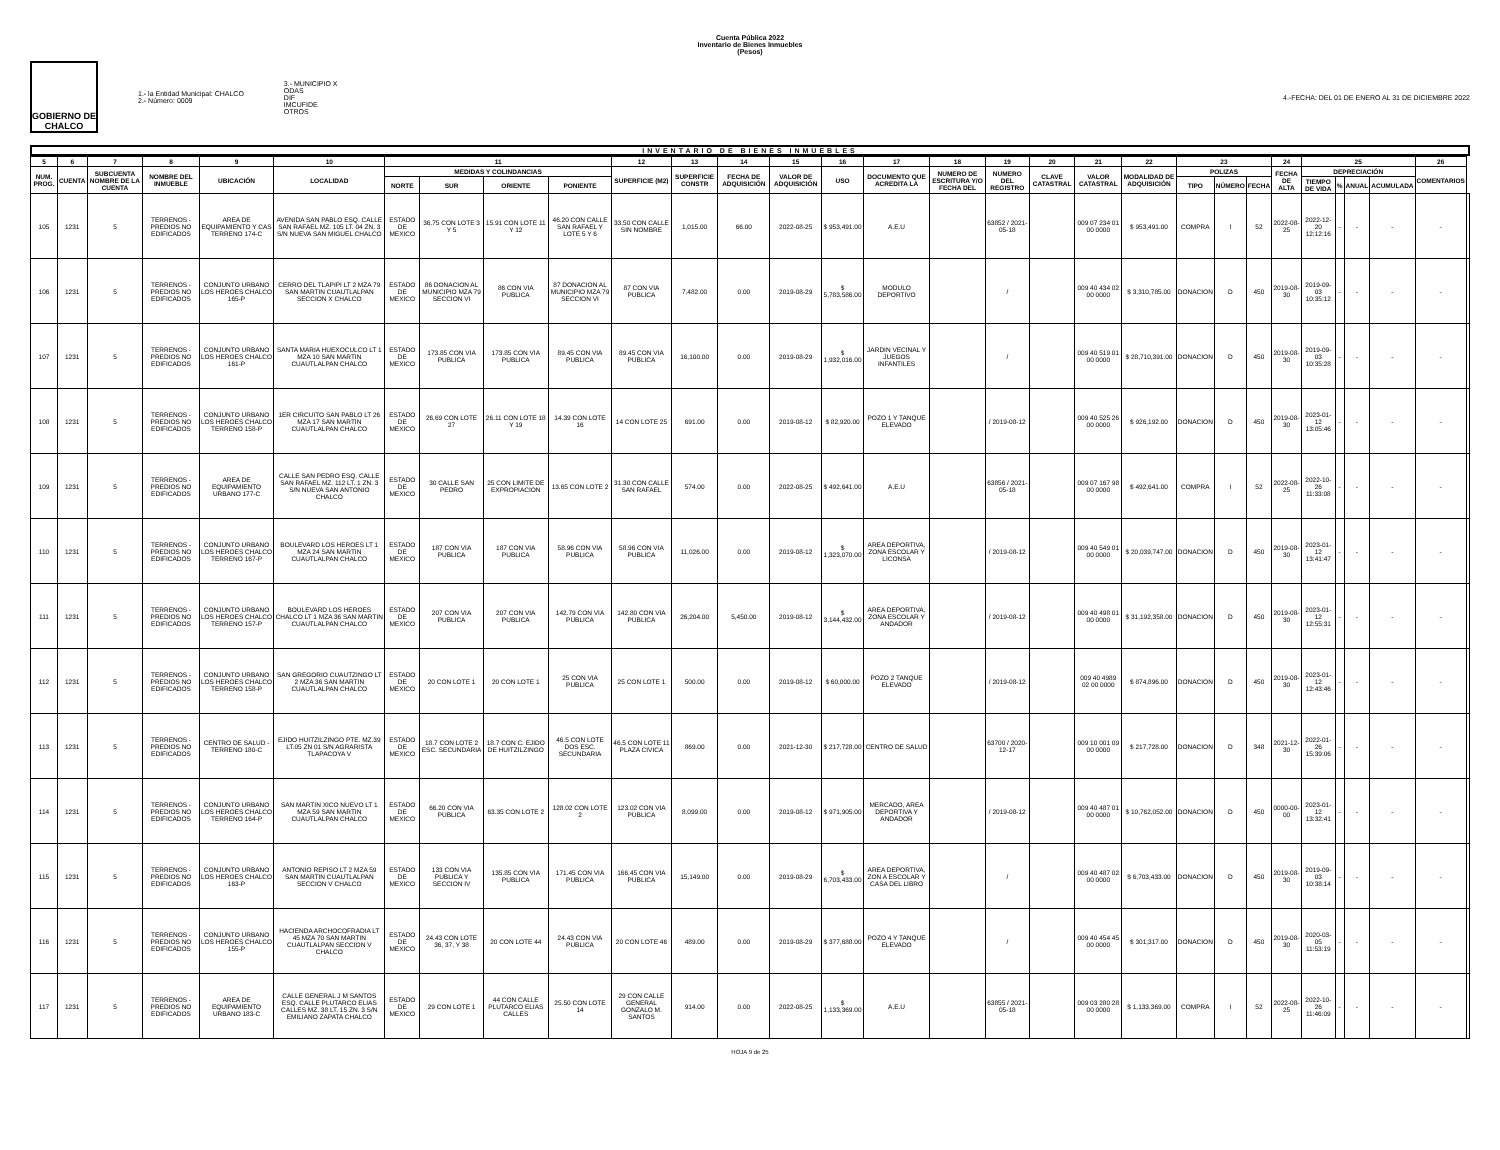Cuenta Pública 2022
Inventario de Bienes Inmuebles
(Pesos)
GOBIERNO DE CHALCO
1.- la Entidad Municipal: CHALCO
2.- Número: 0009
3.- MUNICIPIO X
ODAS
DIF
IMCUFIDE
OTROS
4.-FECHA: DEL 01 DE ENERO AL 31 DE DICIEMBRE 2022
INVENTARIO DE BIENES INMUEBLES
| 5 | 6 | 7 | 8 | 9 | 10 | 11 | | | | 12 | 13 | 14 | 15 | 16 | 17 | 18 | 19 | 20 | 21 | 22 | 23 | | | 24 | 25 | | | | 26 | |
| --- | --- | --- | --- | --- | --- | --- | --- | --- | --- | --- | --- | --- | --- | --- | --- | --- | --- | --- | --- | --- | --- | --- | --- | --- | --- | --- | --- | --- | --- | --- |
| NUM. PROG. | CUENTA | SUBCUENTA NOMBRE DE LA CUENTA | NOMBRE DEL INMUEBLE | UBICACIÓN | LOCALIDAD | MEDIDAS Y COLINDANCIAS | | | | SUPERFICIE (M2) | SUPERFICIE CONSTR | FECHA DE ADQUISICIÓN | VALOR DE ADQUISICIÓN | USO | DOCUMENTO QUE ACREDITA LA | NUMERO DE ESCRITURA Y/O FECHA DEL | NUMERO DEL REGISTRO | CLAVE CATASTRAL | VALOR CATASTRAL | MODALIDAD DE ADQUISICIÓN | POLIZAS | | | FECHA DE ALTA | DEPRECIACIÓN | | | | COMENTARIOS | |
| | | | | | | NORTE | SUR | ORIENTE | PONIENTE | | | | | | | | | | | | TIPO | NÚMERO | FECHA | | TIEMPO DE VIDA | % | ANUAL | ACUMULADA | | |
| 105 | 1231 | 5 | TERRENOS - PREDIOS NO EDIFICADOS | AREA DE EQUIPAMIENTO Y CAS TERRENO 174-C | AVENIDA SAN PABLO ESQ. CALLE SAN RAFAEL MZ. 105 LT. 04 ZN. 3 S/N NUEVA SAN MIGUEL CHALCO | ESTADO DE MEXICO | 36.75 CON LOTE 3 Y 5 | 15.91 CON LOTE 11 Y 12 | 46.20 CON CALLE SAN RAFAEL Y LOTE 5 Y 6 | 33.50 CON CALLE SIN NOMBRE | 1,015.00 | 66.00 | 2022-08-25 | $ 953,491.00 | A.E.U | | 63852 / 2021-05-18 | | 009 07 234 01 00 0000 | $ 953,491.00 | COMPRA | I | 52 | 2022-08-25 | 2022-12-20 12:12:16 | - | - | - | - | |
| 106 | 1231 | 5 | TERRENOS - PREDIOS NO EDIFICADOS | CONJUNTO URBANO LOS HEROES CHALCO 165-P | CERRO DEL TLAPIPI LT 2 MZA 79 SAN MARTIN CUAUTLALPAN SECCION X CHALCO | ESTADO DE MEXICO | 86 DONACION AL MUNICIPIO MZA 79 SECCION VI | 86 CON VIA PUBLICA | 87 DONACION AL MUNICIPIO MZA 79 SECCION VI | 87 CON VIA PUBLICA | 7,482.00 | 0.00 | 2019-08-29 | $ 5,783,586.00 | MODULO DEPORTIVO | | / | | 009 40 434 02 00 0000 | $ 3,310,785.00 | DONACION | D | 450 | 2019-08-30 | 2019-09-03 10:35:12 | - | - | - | - | |
| 107 | 1231 | 5 | TERRENOS - PREDIOS NO EDIFICADOS | CONJUNTO URBANO LOS HEROES CHALCO 161-P | SANTA MARIA HUEXOCULCO LT 1 MZA 10 SAN MARTIN CUAUTLALPAN CHALCO | ESTADO DE MEXICO | 173.85 CON VIA PUBLICA | 173.85 CON VIA PUBLICA | 89.45 CON VIA PUBLICA | 89.45 CON VIA PUBLICA | 16,100.00 | 0.00 | 2019-08-29 | $ 1,932,016.00 | JARDIN VECINAL Y JUEGOS INFANTILES | | / | | 009 40 519 01 00 0000 | $ 28,710,391.00 | DONACION | D | 450 | 2019-08-30 | 2019-09-03 10:35:28 | - | - | - | - | |
| 108 | 1231 | 5 | TERRENOS - PREDIOS NO EDIFICADOS | CONJUNTO URBANO LOS HEROES CHALCO TERRENO 158-P | 1ER CIRCUITO SAN PABLO LT 26 MZA 17 SAN MARTIN CUAUTLALPAN CHALCO | ESTADO DE MEXICO | 26.69 CON LOTE 27 | 26.11 CON LOTE 18 Y 19 | 14.39 CON LOTE 16 | 14 CON LOTE 25 | 691.00 | 0.00 | 2019-08-12 | $ 82,920.00 | POZO 1 Y TANQUE ELEVADO | | / 2019-08-12 | | 009 40 525 26 00 0000 | $ 926,192.00 | DONACION | D | 450 | 2019-08-30 | 2023-01-12 13:05:46 | - | - | - | - | |
| 109 | 1231 | 5 | TERRENOS - PREDIOS NO EDIFICADOS | AREA DE EQUIPAMIENTO URBANO 177-C | CALLE SAN PEDRO ESQ. CALLE SAN RAFAEL MZ. 112 LT. 1 ZN. 3 S/N NUEVA SAN ANTONIO CHALCO | ESTADO DE MEXICO | 30 CALLE SAN PEDRO | 25 CON LIMITE DE EXPROPIACION | 13.65 CON LOTE 2 | 31.30 CON CALLE SAN RAFAEL | 574.00 | 0.00 | 2022-08-25 | $ 492,641.00 | A.E.U | | 63856 / 2021-05-18 | | 009 07 167 98 00 0000 | $ 492,641.00 | COMPRA | I | 52 | 2022-08-25 | 2022-10-26 11:33:08 | - | - | - | - | |
| 110 | 1231 | 5 | TERRENOS - PREDIOS NO EDIFICADOS | CONJUNTO URBANO LOS HEROES CHALCO TERRENO 167-P | BOULEVARD LOS HEROES LT 1 MZA 24 SAN MARTIN CUAUTLALPAN CHALCO | ESTADO DE MEXICO | 187 CON VIA PUBLICA | 187 CON VIA PUBLICA | 58.96 CON VIA PUBLICA | 58.96 CON VIA PUBLICA | 11,026.00 | 0.00 | 2019-08-12 | $ 1,323,070.00 | AREA DEPORTIVA, ZONA ESCOLAR Y LICONSA | | / 2019-08-12 | | 009 40 549 01 00 0000 | $ 20,039,747.00 | DONACION | D | 450 | 2019-08-30 | 2023-01-12 13:41:47 | - | - | - | - | |
| 111 | 1231 | 5 | TERRENOS - PREDIOS NO EDIFICADOS | CONJUNTO URBANO LOS HEROES CHALCO TERRENO 157-P | BOULEVARD LOS HEROES CHALCO LT 1 MZA 36 SAN MARTIN CUAUTLALPAN CHALCO | ESTADO DE MEXICO | 207 CON VIA PUBLICA | 207 CON VIA PUBLICA | 142.79 CON VIA PUBLICA | 142.80 CON VIA PUBLICA | 26,204.00 | 5,450.00 | 2019-08-12 | $ 3,144,432.00 | AREA DEPORTIVA, ZONA ESCOLAR Y ANDADOR | | / 2019-08-12 | | 009 40 498 01 00 0000 | $ 31,192,358.00 | DONACION | D | 450 | 2019-08-30 | 2023-01-12 12:55:31 | - | - | - | - | |
| 112 | 1231 | 5 | TERRENOS - PREDIOS NO EDIFICADOS | CONJUNTO URBANO LOS HEROES CHALCO TERRENO 158-P | SAN GREGORIO CUAUTZINGO LT 2 MZA 36 SAN MARTIN CUAUTLALPAN CHALCO | ESTADO DE MEXICO | 20 CON LOTE 1 | 20 CON LOTE 1 | 25 CON VIA PUBLICA | 25 CON LOTE 1 | 500.00 | 0.00 | 2019-08-12 | $ 60,000.00 | POZO 2 TANQUE ELEVADO | | / 2019-08-12 | | 009 40 4989 02 00 0000 | $ 874,896.00 | DONACION | D | 450 | 2019-08-30 | 2023-01-12 12:43:46 | - | - | - | - | |
| 113 | 1231 | 5 | TERRENOS - PREDIOS NO EDIFICADOS | CENTRO DE SALUD - TERRENO 180-C | EJIDO HUITZILZINGO PTE. MZ.39 LT.05 ZN 01 S/N AGRARISTA TLAPACOYA V | ESTADO DE MEXICO | 18.7 CON LOTE 2 ESC. SECUNDARIA | 18.7 CON C. EJIDO DE HUITZILZINGO | 46.5 CON LOTE DOS ESC. SECUNDARIA | 46.5 CON LOTE 11 PLAZA CIVICA | 869.00 | 0.00 | 2021-12-30 | $ 217,728.00 | CENTRO DE SALUD | | 63700 / 2020-12-17 | | 009 10 001 09 00 0000 | $ 217,728.00 | DONACION | D | 348 | 2021-12-30 | 2022-01-26 15:39:06 | - | - | - | - | |
| 114 | 1231 | 5 | TERRENOS - PREDIOS NO EDIFICADOS | CONJUNTO URBANO LOS HEROES CHALCO TERRENO 164-P | SAN MARTIN XICO NUEVO LT 1 MZA 59 SAN MARTIN CUAUTLALPAN CHALCO | ESTADO DE MEXICO | 66.20 CON VIA PUBLICA | 63.35 CON LOTE 2 | 128.02 CON LOTE 2 | 123.02 CON VIA PUBLICA | 8,099.00 | 0.00 | 2019-08-12 | $ 971,905.00 | MERCADO, AREA DEPORTIVA Y ANDADOR | | / 2019-08-12 | | 009 40 487 01 00 0000 | $ 10,762,052.00 | DONACION | D | 450 | 0000-00-00 | 2023-01-12 13:32:41 | - | - | - | - | |
| 115 | 1231 | 5 | TERRENOS - PREDIOS NO EDIFICADOS | CONJUNTO URBANO LOS HEROES CHALCO 163-P | ANTONIO REPISO LT 2 MZA 59 SAN MARTIN CUAUTLALPAN SECCION V CHALCO | ESTADO DE MEXICO | 133 CON VIA PUBLICA Y SECCION IV | 135.85 CON VIA PUBLICA | 171.45 CON VIA PUBLICA | 166.45 CON VIA PUBLICA | 15,149.00 | 0.00 | 2019-08-29 | $ 6,703,433.00 | AREA DEPORTIVA, ZON A ESCOLAR Y CASA DEL LIBRO | | / | | 009 40 487 02 00 0000 | $ 6,703,433.00 | DONACION | D | 450 | 2019-08-30 | 2019-09-03 10:38:14 | - | - | - | - | |
| 116 | 1231 | 5 | TERRENOS - PREDIOS NO EDIFICADOS | CONJUNTO URBANO LOS HEROES CHALCO 155-P | HACIENDA ARCHOCOFRADIA LT 45 MZA 70 SAN MARTIN CUAUTLALPAN SECCION V CHALCO | ESTADO DE MEXICO | 24.43 CON LOTE 36, 37, Y 38 | 20 CON LOTE 44 | 24.43 CON VIA PUBLICA | 20 CON LOTE 46 | 489.00 | 0.00 | 2019-08-29 | $ 377,688.00 | POZO 4 Y TANQUE ELEVADO | | / | | 009 40 454 45 00 0000 | $ 301,317.00 | DONACION | D | 450 | 2019-08-30 | 2020-03-05 11:53:19 | - | - | - | - | |
| 117 | 1231 | 5 | TERRENOS - PREDIOS NO EDIFICADOS | AREA DE EQUIPAMIENTO URBANO 183-C | CALLE GENERAL J M SANTOS ESQ. CALLE PLUTARCO ELIAS CALLES MZ. 38 LT. 15 ZN. 3 S/N EMILIANO ZAPATA CHALCO | ESTADO DE MEXICO | 29 CON LOTE 1 | 44 CON CALLE PLUTARCO ELIAS CALLES | 25.50 CON LOTE 14 | 29 CON CALLE GENERAL GONZALO M. SANTOS | 914.00 | 0.00 | 2022-08-25 | $ 1,133,369.00 | A.E.U | | 63855 / 2021-05-18 | | 009 03 280 28 00 0000 | $ 1,133,369.00 | COMPRA | I | 52 | 2022-08-25 | 2022-10-26 11:46:09 | - | - | - | - | |
HOJA 9 de 25